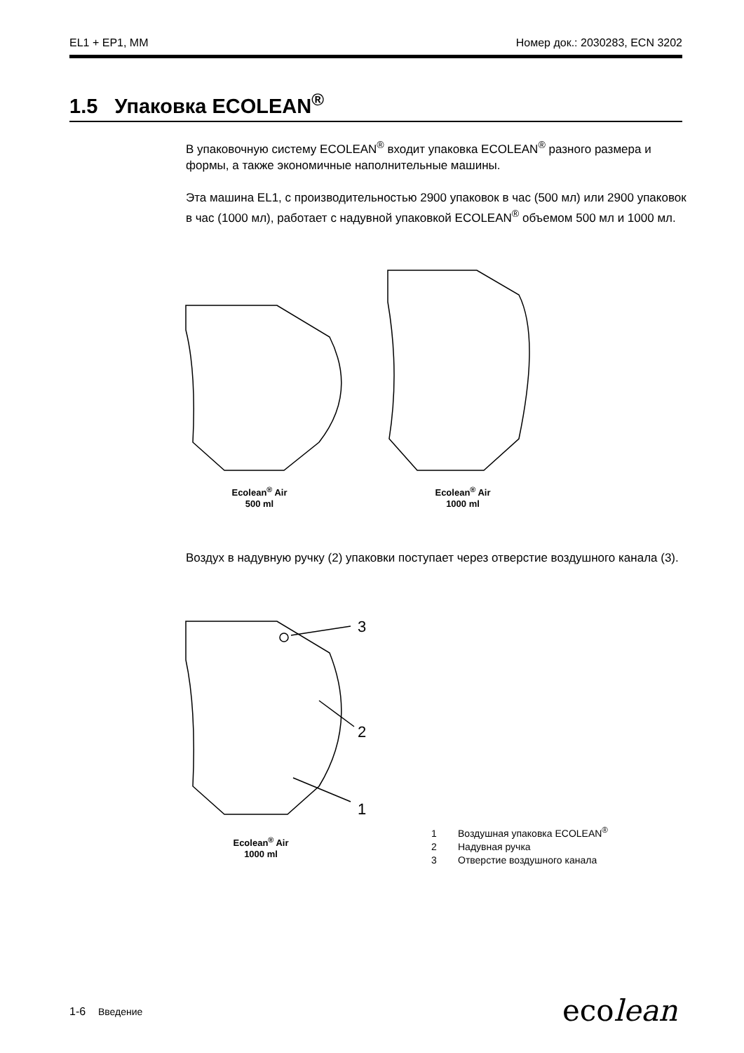EL1 + EP1, MM Номер док.: 2030283, ECN 3202
1.5 Упаковка ECOLEAN<sup>®</sup>
В упаковочную систему ECOLEAN<sup>®</sup> входит упаковка ECOLEAN<sup>®</sup> разного размера и формы, а также экономичные наполнительные машины.
Эта машина EL1, с производительностью 2900 упаковок в час (500 мл) или 2900 упаковок в час (1000 мл), работает с надувной упаковкой ECOLEAN<sup>®</sup> объемом 500 мл и 1000 мл.
Ecolean<sup>®</sup> Air
500 ml
Ecolean<sup>®</sup> Air
1000 ml
Воздух в надувную ручку (2) упаковки поступает через отверстие воздушного канала (3).
3
2
1
Ecolean<sup>®</sup> Air
1000 ml
1 Воздушная упаковка ECOLEAN<sup>®</sup>
2 Надувная ручка
3 Отверстие воздушного канала
1-6 Введение ecolean